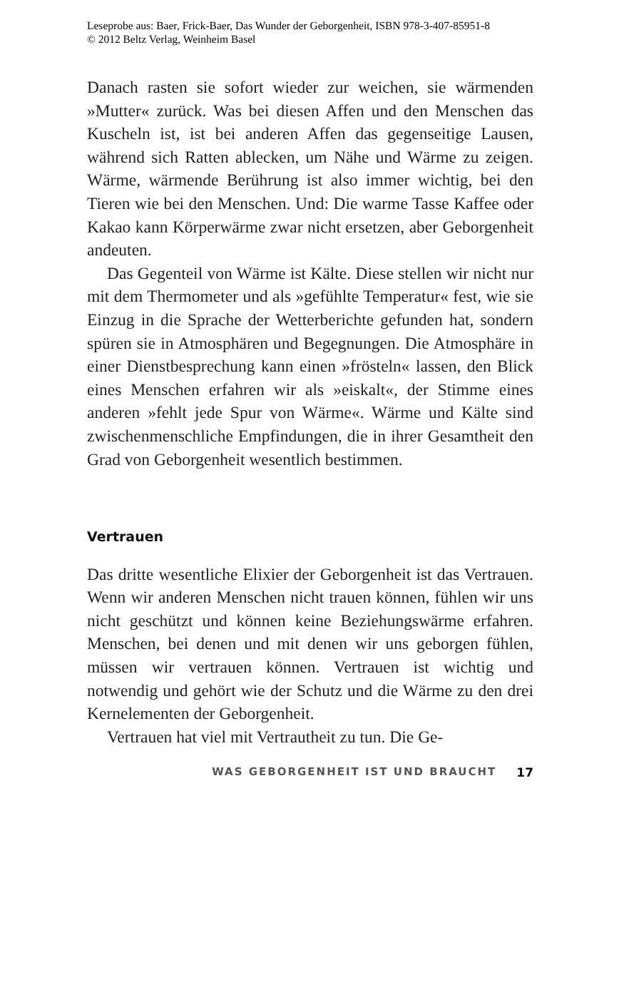Leseprobe aus: Baer, Frick-Baer, Das Wunder der Geborgenheit, ISBN 978-3-407-85951-8
© 2012 Beltz Verlag, Weinheim Basel
Danach rasten sie sofort wieder zur weichen, sie wärmenden »Mutter« zurück. Was bei diesen Affen und den Menschen das Kuscheln ist, ist bei anderen Affen das gegenseitige Lausen, während sich Ratten ablecken, um Nähe und Wärme zu zeigen. Wärme, wärmende Berührung ist also immer wichtig, bei den Tieren wie bei den Menschen. Und: Die warme Tasse Kaffee oder Kakao kann Körperwärme zwar nicht ersetzen, aber Geborgenheit andeuten.
Das Gegenteil von Wärme ist Kälte. Diese stellen wir nicht nur mit dem Thermometer und als »gefühlte Temperatur« fest, wie sie Einzug in die Sprache der Wetterberichte gefunden hat, sondern spüren sie in Atmosphären und Begegnungen. Die Atmosphäre in einer Dienstbesprechung kann einen »frösteln« lassen, den Blick eines Menschen erfahren wir als »eiskalt«, der Stimme eines anderen »fehlt jede Spur von Wärme«. Wärme und Kälte sind zwischenmenschliche Empfindungen, die in ihrer Gesamtheit den Grad von Geborgenheit wesentlich bestimmen.
Vertrauen
Das dritte wesentliche Elixier der Geborgenheit ist das Vertrauen. Wenn wir anderen Menschen nicht trauen können, fühlen wir uns nicht geschützt und können keine Beziehungswärme erfahren. Menschen, bei denen und mit denen wir uns geborgen fühlen, müssen wir vertrauen können. Vertrauen ist wichtig und notwendig und gehört wie der Schutz und die Wärme zu den drei Kernelementen der Geborgenheit.
Vertrauen hat viel mit Vertrautheit zu tun. Die Ge-
WAS GEBORGENHEIT IST UND BRAUCHT 17